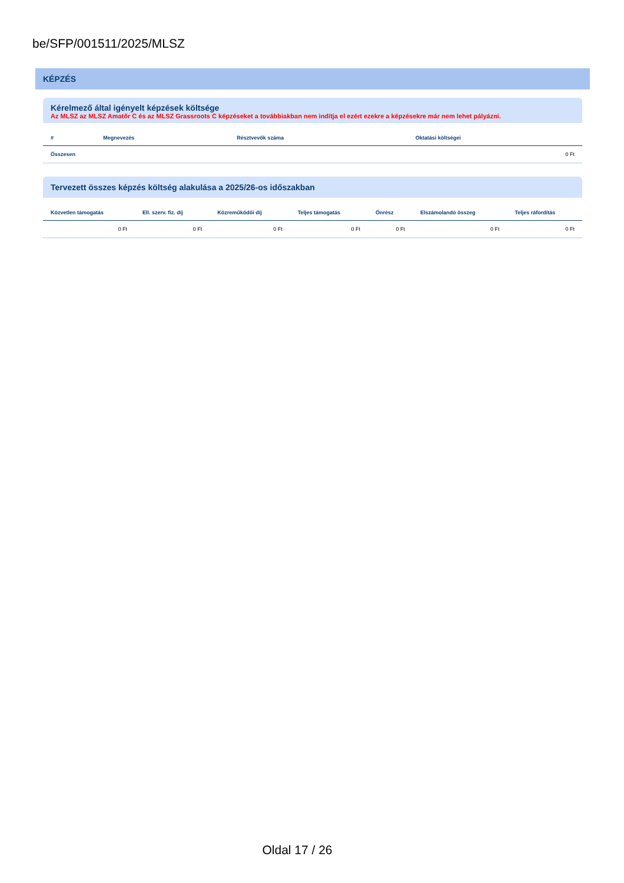be/SFP/001511/2025/MLSZ
KÉPZÉS
Kérelmező által igényelt képzések költsége
Az MLSZ az MLSZ Amatőr C és az MLSZ Grassroots C képzéseket a továbbiakban nem indítja el ezért ezekre a képzésekre már nem lehet pályázni.
| # | Megnevezés | Résztvevők száma | Oktatási költségei |
| --- | --- | --- | --- |
| Összesen | | | 0 Ft |
Tervezett összes képzés költség alakulása a 2025/26-os időszakban
| Közvetlen támogatás | Ell. szerv. fiz. díj | Közreműködői díj | Teljes támogatás | Önrész | Elszámolandó összeg | Teljes ráfordítás |
| --- | --- | --- | --- | --- | --- | --- |
| 0 Ft | 0 Ft | 0 Ft | 0 Ft | 0 Ft | 0 Ft | 0 Ft |
Oldal 17 / 26